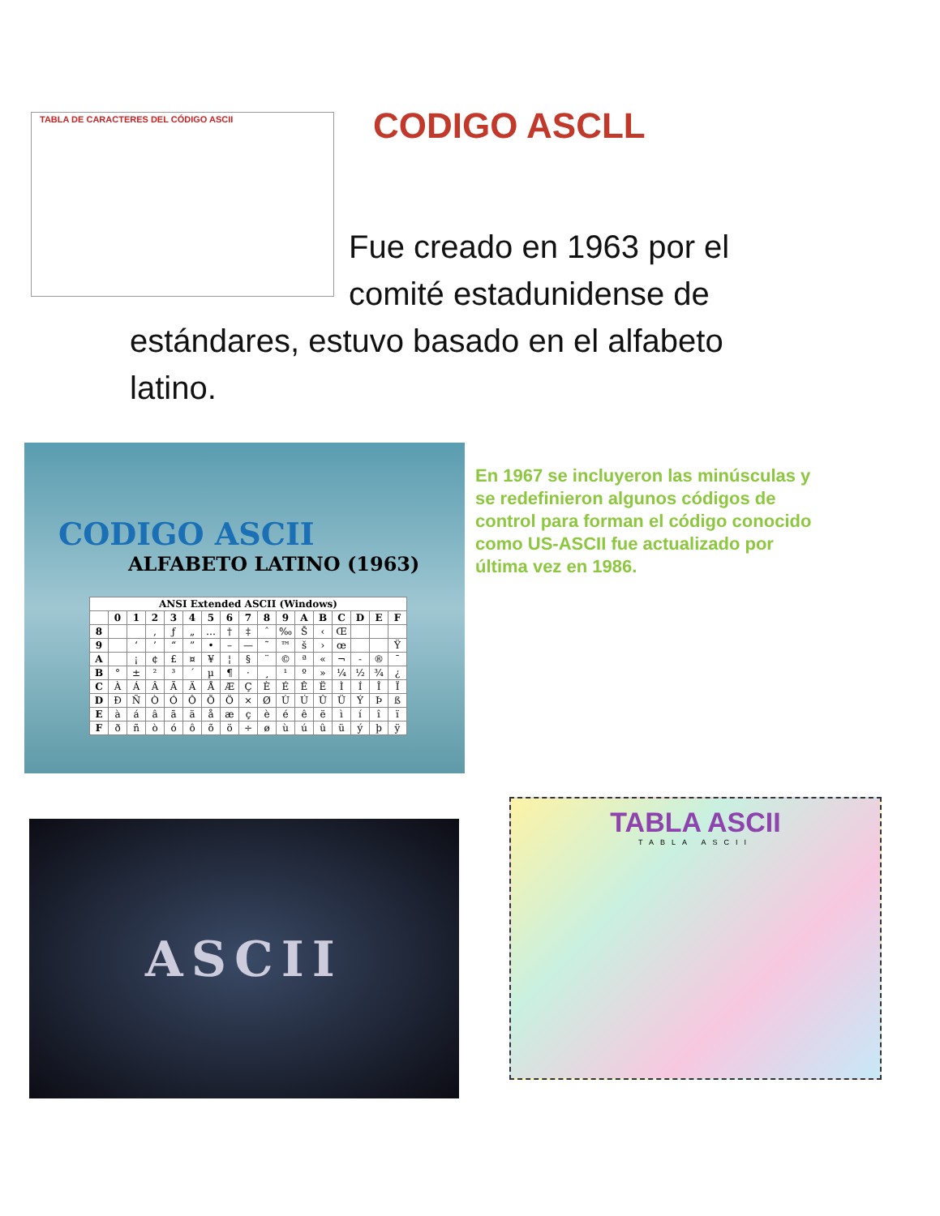TABLA DE CARACTERES DEL CÓDIGO ASCII CODIGO ASCLL
Fue creado en 1963 por el comité estadunidense de
estándares, estuvo basado en el alfabeto latino.
CODIGO ASCII
ALFABETO LATINO (1963)
| ANSI Extended ASCII (Windows) | | | | | | | | | | | | | | | | |
| --- | --- | --- | --- | --- | --- | --- | --- | --- | --- | --- | --- | --- | --- | --- | --- | --- |
| | 0 | 1 | 2 | 3 | 4 | 5 | 6 | 7 | 8 | 9 | A | B | C | D | E | F |
| 8 | | | ‚ | ƒ | „ | … | † | ‡ | ˆ | ‰ | Š | ‹ | Œ | | | |
| 9 | | ‘ | ’ | “ | ” | • | – | — | ˜ | ™ | š | › | œ | | | Ÿ |
| A | | ¡ | ¢ | £ | ¤ | ¥ | ¦ | § | ¨ | © | ª | « | ¬ | - | ® | ¯ |
| B | ° | ± | ² | ³ | ´ | µ | ¶ | · | ¸ | ¹ | º | » | ¼ | ½ | ¾ | ¿ |
| C | À | Á | Â | Ã | Ä | Å | Æ | Ç | È | É | Ê | Ë | Ì | Í | Î | Ï |
| D | Ð | Ñ | Ò | Ó | Ô | Õ | Ö | × | Ø | Ù | Ú | Û | Ü | Ý | Þ | ß |
| E | à | á | â | ã | ä | å | æ | ç | è | é | ê | ë | ì | í | î | ï |
| F | ð | ñ | ò | ó | ô | õ | ö | ÷ | ø | ù | ú | û | ü | ý | þ | ÿ |
En 1967 se incluyeron las minúsculas y se redefinieron algunos códigos de control para forman el código conocido como US-ASCII fue actualizado por última vez en 1986.
ASCII
TABLA ASCII
TABLA ASCII